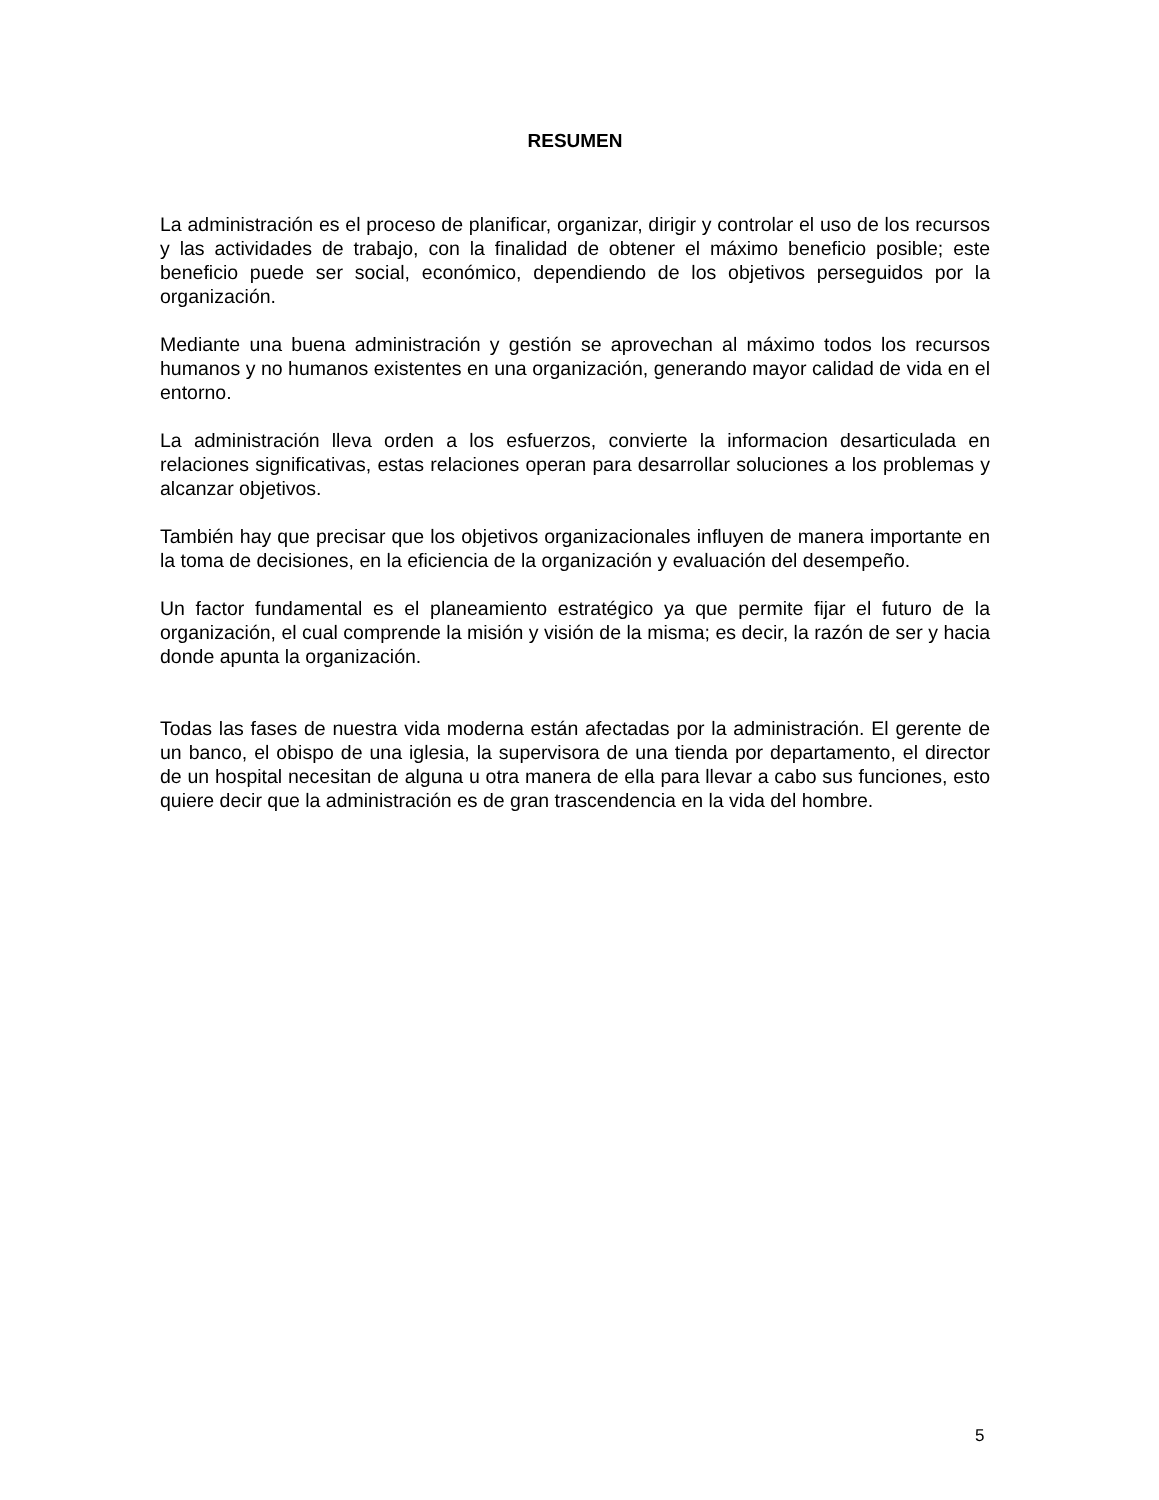RESUMEN
La administración es el proceso de planificar, organizar, dirigir y controlar el uso de los recursos y las actividades de trabajo, con la finalidad de obtener el máximo beneficio posible; este beneficio puede ser social, económico, dependiendo de los objetivos perseguidos por la organización.
Mediante una buena administración y gestión se aprovechan al máximo todos los recursos humanos y no humanos existentes en una organización, generando mayor calidad de vida en el entorno.
La administración lleva orden a los esfuerzos, convierte la informacion desarticulada en relaciones significativas, estas relaciones operan para desarrollar soluciones a los problemas y alcanzar objetivos.
También hay que precisar que los objetivos organizacionales influyen de manera importante en la toma de decisiones, en la eficiencia de la organización y evaluación del desempeño.
Un factor fundamental es el planeamiento estratégico ya que permite fijar el futuro de la organización, el cual comprende la misión y visión de la misma; es decir, la razón de ser y hacia donde apunta la organización.
Todas las fases de nuestra vida moderna están afectadas por la administración. El gerente de un banco, el obispo de una iglesia, la supervisora de una tienda por departamento, el director de un hospital necesitan de alguna u otra manera de ella para llevar a cabo sus funciones, esto quiere decir que la administración es de gran trascendencia en la vida del hombre.
5